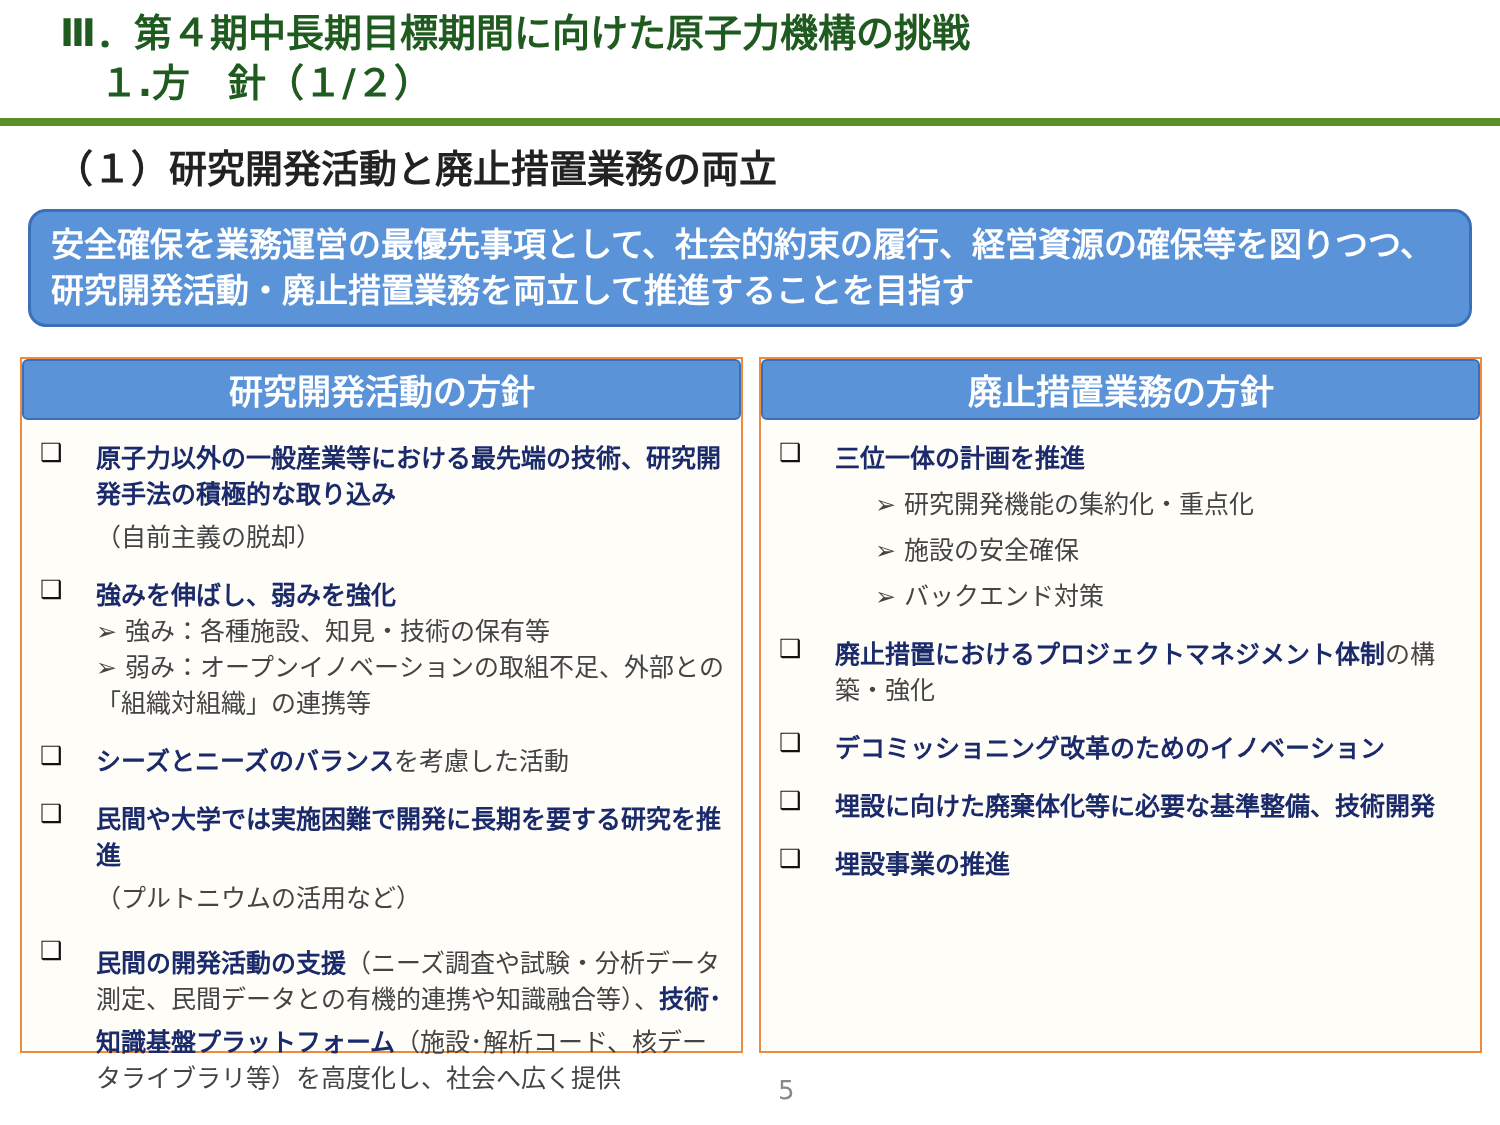Ⅲ．第４期中長期目標期間に向けた原子力機構の挑戦
１.方　針（１/２）
（１）研究開発活動と廃止措置業務の両立
安全確保を業務運営の最優先事項として、社会的約束の履行、経営資源の確保等を図りつつ、研究開発活動・廃止措置業務を両立して推進することを目指す
研究開発活動の方針
❑ 原子力以外の一般産業等における最先端の技術、研究開発手法の積極的な取り込み
（自前主義の脱却）
❑ 強みを伸ばし、弱みを強化
➢ 強み：各種施設、知見・技術の保有等
➢ 弱み：オープンイノベーションの取組不足、外部との「組織対組織」の連携等
❑ シーズとニーズのバランスを考慮した活動
❑ 民間や大学では実施困難で開発に長期を要する研究を推進
（プルトニウムの活用など）
❑ 民間の開発活動の支援（ニーズ調査や試験・分析データ測定、民間データとの有機的連携や知識融合等）、技術･知識基盤プラットフォーム（施設･解析コード、核データライブラリ等）を高度化し、社会へ広く提供
廃止措置業務の方針
❑ 三位一体の計画を推進
➢ 研究開発機能の集約化・重点化
➢ 施設の安全確保
➢ バックエンド対策
❑ 廃止措置におけるプロジェクトマネジメント体制の構築・強化
❑ デコミッショニング改革のためのイノベーション
❑ 埋設に向けた廃棄体化等に必要な基準整備、技術開発
❑ 埋設事業の推進
5